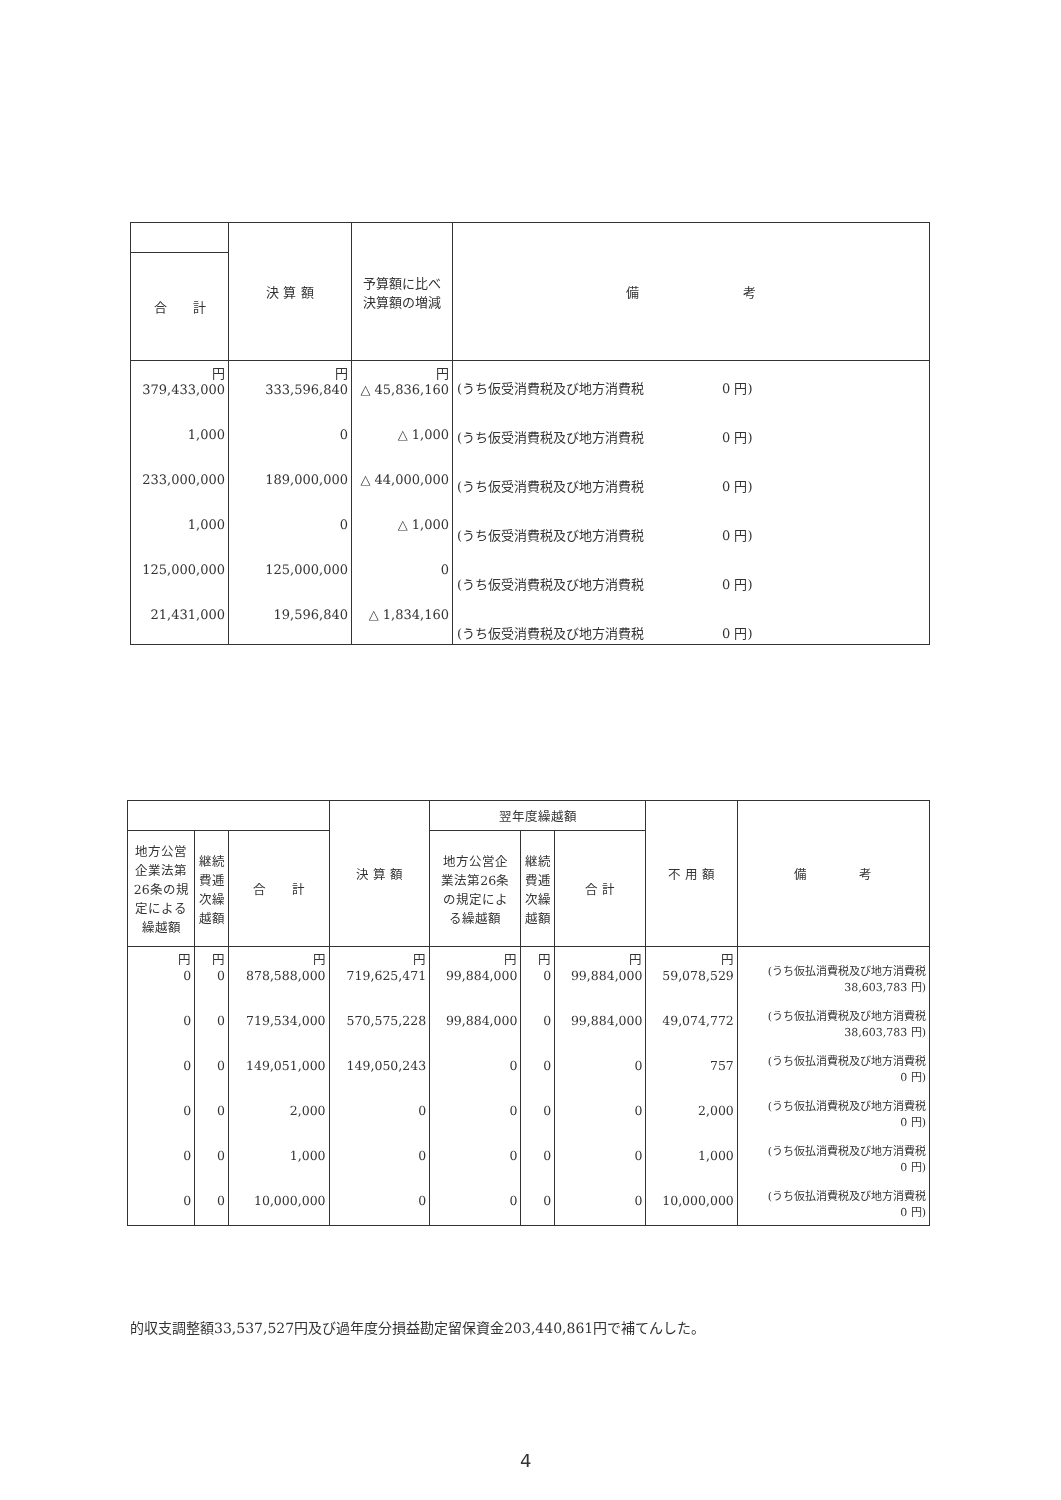| | 決 算 額 | 予算額に比べ 決算額の増減 | 備 考 |
| --- | --- | --- | --- |
| 合 計 | | | |
| 円 379,433,000 1,000 233,000,000 1,000 125,000,000 21,431,000 | 円 333,596,840 0 189,000,000 0 125,000,000 19,596,840 | 円 △ 45,836,160 △ 1,000 △ 44,000,000 △ 1,000 0 △ 1,834,160 | (うち仮受消費税及び地方消費税 0 円) (うち仮受消費税及び地方消費税 0 円) (うち仮受消費税及び地方消費税 0 円) (うち仮受消費税及び地方消費税 0 円) (うち仮受消費税及び地方消費税 0 円) (うち仮受消費税及び地方消費税 0 円) |
| | | | 決 算 額 | 翌年度繰越額 | | | 不 用 額 | 備 考 |
| --- | --- | --- | --- | --- | --- | --- | --- | --- |
| 地方公営 企業法第 26条の規 定による 繰越額 | 継続 費逓 次繰 越額 | 合 計 | | 地方公営企 業法第26条 の規定によ る繰越額 | 継続 費逓 次繰 越額 | 合 計 | | |
| 円 0 0 0 0 0 0 | 円 0 0 0 0 0 0 | 円 878,588,000 719,534,000 149,051,000 2,000 1,000 10,000,000 | 円 719,625,471 570,575,228 149,050,243 0 0 0 | 円 99,884,000 99,884,000 0 0 0 0 | 円 0 0 0 0 0 0 | 円 99,884,000 99,884,000 0 0 0 0 | 円 59,078,529 49,074,772 757 2,000 1,000 10,000,000 | (うち仮払消費税及び地方消費税 38,603,783 円) (うち仮払消費税及び地方消費税 38,603,783 円) (うち仮払消費税及び地方消費税 0 円) (うち仮払消費税及び地方消費税 0 円) (うち仮払消費税及び地方消費税 0 円) (うち仮払消費税及び地方消費税 0 円) |
的収支調整額33,537,527円及び過年度分損益勘定留保資金203,440,861円で補てんした。
4